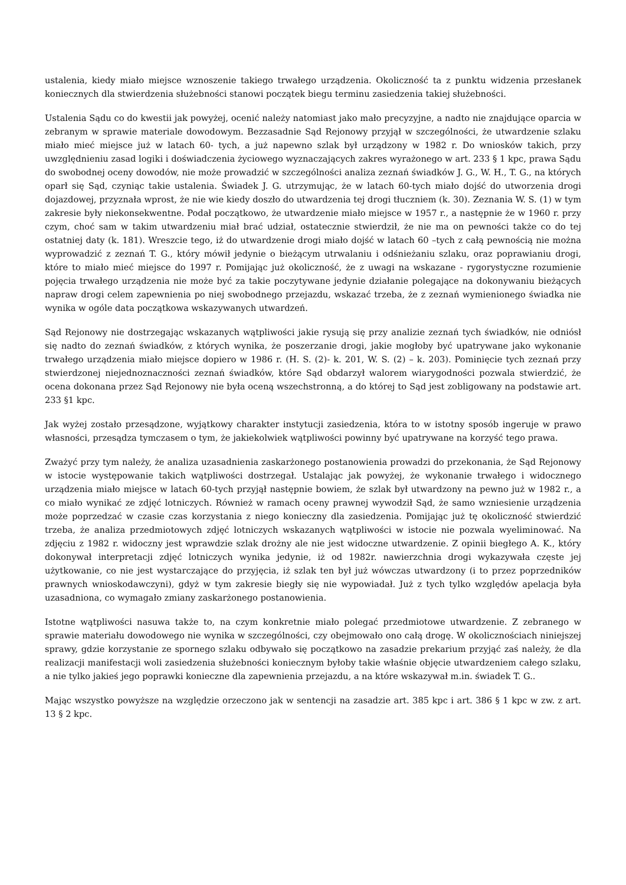ustalenia, kiedy miało miejsce wznoszenie takiego trwałego urządzenia. Okoliczność ta z punktu widzenia przesłanek koniecznych dla stwierdzenia służebności stanowi początek biegu terminu zasiedzenia takiej służebności.
Ustalenia Sądu co do kwestii jak powyżej, ocenić należy natomiast jako mało precyzyjne, a nadto nie znajdujące oparcia w zebranym w sprawie materiale dowodowym. Bezzasadnie Sąd Rejonowy przyjął w szczególności, że utwardzenie szlaku miało mieć miejsce już w latach 60- tych, a już napewno szlak był urządzony w 1982 r. Do wniosków takich, przy uwzględnieniu zasad logiki i doświadczenia życiowego wyznaczających zakres wyrażonego w art. 233 § 1 kpc, prawa Sądu do swobodnej oceny dowodów, nie może prowadzić w szczególności analiza zeznań świadków J. G., W. H., T. G., na których oparł się Sąd, czyniąc takie ustalenia. Świadek J. G. utrzymując, że w latach 60-tych miało dojść do utworzenia drogi dojazdowej, przyznała wprost, że nie wie kiedy doszło do utwardzenia tej drogi tłuczniem (k. 30). Zeznania W. S. (1) w tym zakresie były niekonsekwentne. Podał początkowo, że utwardzenie miało miejsce w 1957 r., a następnie że w 1960 r. przy czym, choć sam w takim utwardzeniu miał brać udział, ostatecznie stwierdził, że nie ma on pewności także co do tej ostatniej daty (k. 181). Wreszcie tego, iż do utwardzenie drogi miało dojść w latach 60 –tych z całą pewnością nie można wyprowadzić z zeznań T. G., który mówił jedynie o bieżącym utrwalaniu i odśnieżaniu szlaku, oraz poprawianiu drogi, które to miało mieć miejsce do 1997 r. Pomijając już okoliczność, że z uwagi na wskazane - rygorystyczne rozumienie pojęcia trwałego urządzenia nie może być za takie poczytywane jedynie działanie polegające na dokonywaniu bieżących napraw drogi celem zapewnienia po niej swobodnego przejazdu, wskazać trzeba, że z zeznań wymienionego świadka nie wynika w ogóle data początkowa wskazywanych utwardzeń.
Sąd Rejonowy nie dostrzegając wskazanych wątpliwości jakie rysują się przy analizie zeznań tych świadków, nie odniósł się nadto do zeznań świadków, z których wynika, że poszerzanie drogi, jakie mogłoby być upatrywane jako wykonanie trwałego urządzenia miało miejsce dopiero w 1986 r. (H. S. (2)- k. 201, W. S. (2) – k. 203). Pominięcie tych zeznań przy stwierdzonej niejednoznaczności zeznań świadków, które Sąd obdarzył walorem wiarygodności pozwala stwierdzić, że ocena dokonana przez Sąd Rejonowy nie była oceną wszechstronną, a do której to Sąd jest zobligowany na podstawie art. 233 §1 kpc.
Jak wyżej zostało przesądzone, wyjątkowy charakter instytucji zasiedzenia, która to w istotny sposób ingeruje w prawo własności, przesądza tymczasem o tym, że jakiekolwiek wątpliwości powinny być upatrywane na korzyść tego prawa.
Zważyć przy tym należy, że analiza uzasadnienia zaskarżonego postanowienia prowadzi do przekonania, że Sąd Rejonowy w istocie występowanie takich wątpliwości dostrzegał. Ustalając jak powyżej, że wykonanie trwałego i widocznego urządzenia miało miejsce w latach 60-tych przyjął następnie bowiem, że szlak był utwardzony na pewno już w 1982 r., a co miało wynikać ze zdjęć lotniczych. Również w ramach oceny prawnej wywodził Sąd, że samo wzniesienie urządzenia może poprzedzać w czasie czas korzystania z niego konieczny dla zasiedzenia. Pomijając już tę okoliczność stwierdzić trzeba, że analiza przedmiotowych zdjęć lotniczych wskazanych wątpliwości w istocie nie pozwala wyeliminować. Na zdjęciu z 1982 r. widoczny jest wprawdzie szlak drożny ale nie jest widoczne utwardzenie. Z opinii biegłego A. K., który dokonywał interpretacji zdjęć lotniczych wynika jedynie, iż od 1982r. nawierzchnia drogi wykazywała częste jej użytkowanie, co nie jest wystarczające do przyjęcia, iż szlak ten był już wówczas utwardzony (i to przez poprzedników prawnych wnioskodawczyni), gdyż w tym zakresie biegły się nie wypowiadał. Już z tych tylko względów apelacja była uzasadniona, co wymagało zmiany zaskarżonego postanowienia.
Istotne wątpliwości nasuwa także to, na czym konkretnie miało polegać przedmiotowe utwardzenie. Z zebranego w sprawie materiału dowodowego nie wynika w szczególności, czy obejmowało ono całą drogę. W okolicznościach niniejszej sprawy, gdzie korzystanie ze spornego szlaku odbywało się początkowo na zasadzie prekarium przyjąć zaś należy, że dla realizacji manifestacji woli zasiedzenia służebności koniecznym byłoby takie właśnie objęcie utwardzeniem całego szlaku, a nie tylko jakieś jego poprawki konieczne dla zapewnienia przejazdu, a na które wskazywał m.in. świadek T. G..
Mając wszystko powyższe na względzie orzeczono jak w sentencji na zasadzie art. 385 kpc i art. 386 § 1 kpc w zw. z art. 13 § 2 kpc.